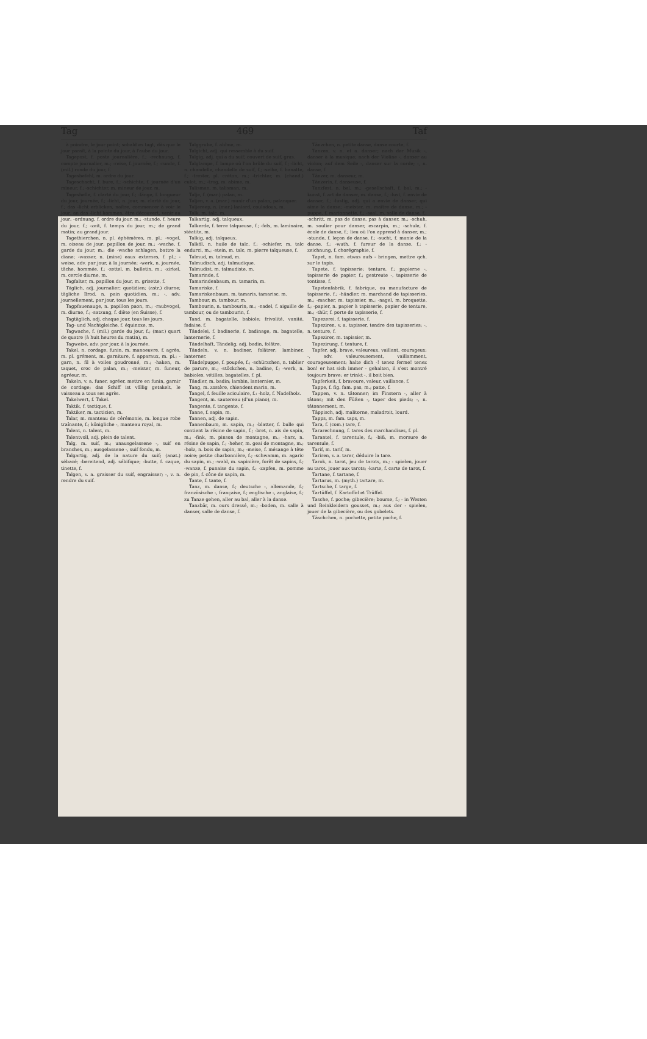Tag 469 Taf
à poindre, le jour point; sobald es tagt, dès que le jour paraît, à la pointe du jour, à l'aube du jour.
Tagepost, f. poste journalière, f.; -rechnung, f. compte journalier, m.; -reise, f. journée, f.; -runde, f. (mil.) ronde du jour, f.
Tagesbefehl, m. ordre du jour.
Tageschacht, f. bure, f.; -schichte, f. journée d'un mineur, f.; -schichter, m. mineur de jour, m.
Tageshelle, f. clarté du jour, f.; -länge, f. longueur du jour, journée, f.; -licht, n. jour, m. clarté du jour, f.; das -licht erblicken, naître, commencer à voir le jour; an das -licht kommen, être découvert, venir au jour; -ordnung, f. ordre du jour, m.; -stunde, f. heure du jour, f.; -zeit, f. temps du jour, m.; de grand matin; au grand jour.
Tagethierchen, n. pl. éphémères, m. pl.; -vogel, m. oiseau de jour; papillon de jour, m.; -wache, f. garde du jour, m.; die -wache schlagen, battre la diane; -wasser, n. (mine) eaux externes, f. pl.; -weise, adv. par jour, à la journée; -werk, n. journée, tâche, hommée, f.; -zettel, m. bulletin, m.; -zirkel, m. cercle diurne, m.
Tagfalter, m. papillon du jour, m. grisette, f.
Täglich, adj. journalier; quotidien; (astr.) diurne; tägliche Brod, n. pain quotidien, m.; -, adv. journellement, par jour, tous les jours.
Tagpfauenauge, n. papillon paon, m.; -raubvogel, m. diurne, f.; -satzung, f. diète (en Suisse), f.
Tagtäglich, adj. chaque jour, tous les jours.
Tag- und Nachtgleiche, f. équinoxe, m.
Tagwache, f. (mil.) garde du jour, f.; (mar.) quart de quatre (à huit heures du matin), m.
Tagweise, adv. par jour, à la journée.
Takel, n. cordage, funin, m. manoeuvre, f. agrès, m. pl. grément, m. garniture, f. apparaux, m. pl.; -garn, n. fil à voiles goudronné, m.; -haken, m. taquet, croc de palan, m.; -meister, m. funeur, agréeur, m.
Takeln, v. a. funer, agréer, mettre en funin, garnir de cordage; das Schiff ist völlig getakelt, le vaisseau a tous ses agrès.
Takelwert, f. Takel.
Taktik, f. tactique, f.
Taktiker, m. tacticien, m.
Talar, m. manteau de cérémonie, m. longue robe traînante, f.; königliche -, manteau royal, m.
Talent, n. talent, m.
Talentvoll, adj. plein de talent.
Talg, m. suif, m.; unausgelassene -, suif en branches, m.; ausgelassene -, suif fondu, m.
Talgartig, adj. de la nature du suif; (anat.) sébacé; -bereitend, adj. sébifique; -butte, f. caque, tinette, f.
Talgen, v. a. graisser du suif, engraisser; -, v. n. rendre du suif.
Talggrube, f. abîme, m.
Talgicht, adj. qui ressemble à du suif.
Talgig, adj. qui a du suif; couvert de suif, gras.
Talglampe, f. lampe où l'on brûle du suif, f.; -licht, n. chandelle, chandelle de suif, f.; -seihe, f. banatte, f.; -trester, pl. créton, m.; -trichter, m. (chand.) culot, m.; -trog, m. abime, m.
Talisman, m. talisman, m.
Talje, f. (mar.) palan, m.
Taljen, v. a. (mar.) munir d'un palan, palanquer.
Taljereep, n. (mar.) laniard, couladoux, m.
Talk, m. talc, m.
Talkartig, adj. talqueux.
Talkerde, f. terre talqueuse, f.; -fels, m. laminaire, stéatite, m.
Talkig, adj. talqueux.
Talköl, n. huile de talc, f.; -schiefer, m. talc endurci, m.; -stein, m. talc, m. pierre talqueuse, f.
Talmud, m. talmud, m.
Talmudisch, adj. talmudique.
Talmudist, m. talmudiste, m.
Tamarinde, f.
Tamarindenbaum, m. tamarin, m.
Tamariske, f.
Tamariskenbaum, m. tamaris, tamarisc, m.
Tambour, m. tambour, m.
Tambourin, n. tambourin, m.; -nadel, f. aiguille de tambour, ou de tambourin, f.
Tand, m. bagatelle, babiole; frivolité, vanité, fadaise, f.
Tändelei, f. badinerie, f. badinage, m. bagatelle, lanternerie, f.
Tändelhaft, Tändelig, adj. badin, folâtre.
Tändeln, v. n. badiner, folâtrer; lambiner, lanterner.
Tändelpuppe, f. poupée, f.; -schürzchen, n. tablier de parure, m.; -stöckchen, n. badine, f.; -werk, n. babioles, vétilles, bagatelles, f. pl.
Tändler, m. badin; lambin, lanternier, m.
Tang, m. zostère, chiendent marin, m.
Tangel, f. feuille aciculaire, f.: -holz, f. Nadelholz.
Tangent, m. sautereau (d'un piano), m.
Tangente, f. tangente, f.
Tanne, f. sapin, m.
Tannen, adj. de sapin.
Tannenbaum, m. sapin, m.; -blatter, f. bulle qui contient la résine de sapin, f.; -bret, n. ais de sapin, m.; -fink, m. pinson de montagne, m.; -harz, n. résine de sapin, f.; -heher, m. geai de montagne, m.; -holz, n. bois de sapin, m.; -meise, f. mésange à tête noire; petite charbonnière, f.; -schwamm, m. agaric du sapin, m.; -wald, m. sapinière, forêt de sapins, f.; -wanze, f. punaise du sapin, f.; -zapfen, m. pomme de pin, f. cône de sapin, m.
Tante, f. tante, f.
Tanz, m. danse, f.; deutsche -, allemande, f.; französische -, française, f.; englische -, anglaise, f.; zu Tanze gehen, aller au bal, aller à la danse.
Tanzbär, m. ours dressé, m.; -boden, m. salle à danser, salle de danse, f.
Tänzchen, n. petite danse, danse courte, f.
Tanzen, v. n. et a. danser; nach der Musik -, danser à la musique; nach der Violine -, danser au violon; auf dem Seile -, danser sur la corde; -, n. danse, f.
Tänzer, m. danseur, m.
Tänzerin, f. danseuse, f.
Tanzfest, n. bal, m.; -gesellschaft, f. bal, m.; -kunst, f. art de danser, m. danse, f.; -lust, f. envie de danser, f.; -lustig, adj. qui a envie de danser, qui aime la danse; -meister, m. maître de danse, m.; -puppe, f. marionnette, f.; -saal, m. salle de danse, f.; -schritt, m. pas de danse, pas à danser, m.; -schuh, m. soulier pour danser, escarpin, m.; -schule, f. école de danse, f.; lieu où l'on apprend à danser, m.; -stunde, f. leçon de danse, f.; -sucht, f. manie de la danse, f.; -wuth, f. fureur de la danse, f.; -zeichnung, f. chorégraphie, f.
Tapet, n. fam. etwas aufs - bringen, mettre qch. sur le tapis.
Tapete, f. tapisserie; tenture, f.; papierne -, tapisserie de papier, f.; gestreute -, tapisserie de tontisse, f.
Tapetenfabrik, f. fabrique, ou manufacture de tapisserie, f.; -händler, m. marchand de tapisseries, m.; -macher, m. tapissier, m.; -nagel, m. broquette, f.; -papier, n. papier à tapisserie, papier de tenture, m.; -thür, f. porte de tapisserie, f.
Tapezerei, f. tapisserie, f.
Tapeziren, v. a. tapisser, tendre des tapisseries; -, n. tenture, f.
Tapezirer, m. tapissier, m.
Tapezirung, f. tenture, f.
Tapfer, adj. brave, valeureux, vaillant, courageux; -, adv. valeureusement, vaillamment, courageusement; halte dich -! tenez ferme! tenez bon! er hat sich immer - gehalten, il s'est montré toujours brave; er trinkt -, il boit bien.
Tapferkeit, f. bravoure, valeur, vaillance, f.
Tappe, f. fig. fam. pas, m.; patte, f.
Tappen, v. n. tâtonner; im Finstern -, aller à tâtons; mit den Füßen -, taper des pieds; -, n. tâtonnement, m.
Täppisch, adj. malitorne, maladroit, lourd.
Tapps, m. fam. taps, m.
Tara, f. (com.) tare, f.
Tararechnung, f. tares des marchandises, f. pl.
Tarantel, f. tarentule, f.; -biß, m. morsure de tarentule, f.
Tarif, m. tarif, m.
Tariren, v. a. tarer, déduire la tare.
Tarok, n. tarot, jeu de tarots, m.; - spielen, jouer au tarot, jouer aux tarots; -karte, f. carte de tarot, f.
Tartane, f. tartane, f.
Tartarus, m. (myth.) tartare, m.
Tartsche, f. targe, f.
Tartüffel, f. Kartoffel et Trüffel.
Tasche, f. poche; gibecière; bourse, f.; - in Westen und Beinkleidern gousset, m.; aus der - spielen, jouer de la gibecière, ou des gobelets.
Täschchen, n. pochette, petite poche, f.